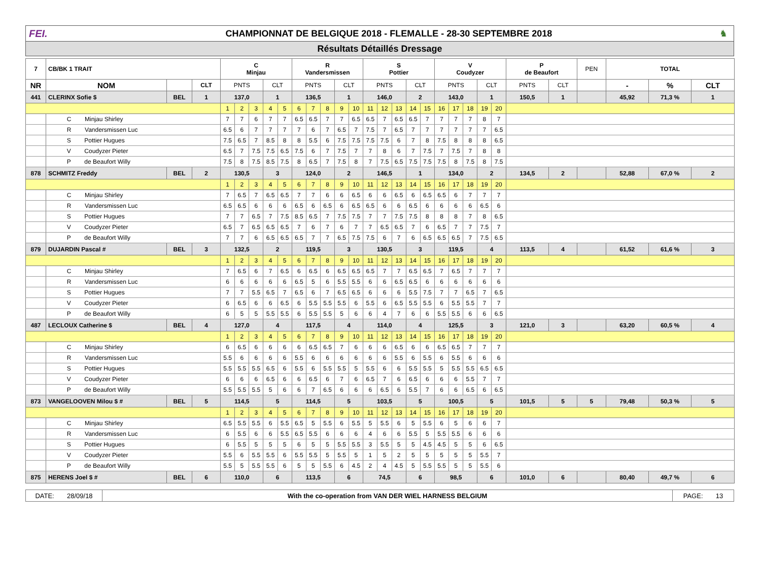FEI.
CHAMPIONNAT DE BELGIQUE 2018 - FLEMALLE - 28-30 SEPTEMBRE 2018
♞
Résultats Détaillés Dressage
| 7 | CB/BK 1 TRAIT | | | C Minjau | | | | | R Vandersmissen | | | | | S Pottier | | | | | V Coudyzer | | | | | P de Beaufort | | PEN | TOTAL | | |
| NR | NOM | | CLT | PNTS | | | CLT | | PNTS | | | CLT | | PNTS | | | CLT | | PNTS | | | CLT | | PNTS | CLT | | - | % | CLT |
| 441 | CLERINX Sofie $ | BEL | 1 | 137,0 | | | 1 | | 136,5 | | | 1 | | 146,0 | | | 2 | | 143,0 | | | 1 | | 150,5 | 1 | | 45,92 | 71,3 % | 1 |
| | | | | 1 | 2 | 3 | 4 | 5 | 6 | 7 | 8 | 9 | 10 | 11 | 12 | 13 | 14 | 15 | 16 | 17 | 18 | 19 | 20 | | | | | | |
| | C Minjau Shirley | | | 7 | 7 | 6 | 7 | 7 | 6.5 | 6.5 | 7 | 7 | 6.5 | 6.5 | 7 | 6.5 | 6.5 | 7 | 7 | 7 | 7 | 8 | 7 | | | | | | |
| | R Vandersmissen Luc | | | 6.5 | 6 | 7 | 7 | 7 | 7 | 6 | 7 | 6.5 | 7 | 7.5 | 7 | 6.5 | 7 | 7 | 7 | 7 | 7 | 7 | 6.5 | | | | | | |
| | S Pottier Hugues | | | 7.5 | 6.5 | 7 | 8.5 | 8 | 8 | 5.5 | 6 | 7.5 | 7.5 | 7.5 | 7.5 | 6 | 7 | 8 | 7.5 | 8 | 8 | 8 | 6.5 | | | | | | |
| | V Coudyzer Pieter | | | 6.5 | 7 | 7.5 | 7.5 | 6.5 | 7.5 | 6 | 7 | 7.5 | 7 | 7 | 8 | 6 | 7 | 7.5 | 7 | 7.5 | 7 | 8 | 8 | | | | | | |
| | P de Beaufort Willy | | | 7.5 | 8 | 7.5 | 8.5 | 7.5 | 8 | 6.5 | 7 | 7.5 | 8 | 7 | 7.5 | 6.5 | 7.5 | 7.5 | 7.5 | 8 | 7.5 | 8 | 7.5 | | | | | | |
| 878 | SCHMITZ Freddy | BEL | 2 | 130,5 | | | 3 | | 124,0 | | | 2 | | 146,5 | | | 1 | | 134,0 | | | 2 | | 134,5 | 2 | | 52,88 | 67,0 % | 2 |
| | | | | 1 | 2 | 3 | 4 | 5 | 6 | 7 | 8 | 9 | 10 | 11 | 12 | 13 | 14 | 15 | 16 | 17 | 18 | 19 | 20 | | | | | | |
| | C Minjau Shirley | | | 7 | 6.5 | 7 | 6.5 | 6.5 | 7 | 7 | 6 | 6 | 6.5 | 6 | 6 | 6.5 | 6 | 6.5 | 6.5 | 6 | 7 | 7 | 7 | | | | | | |
| | R Vandersmissen Luc | | | 6.5 | 6.5 | 6 | 6 | 6 | 6.5 | 6 | 6.5 | 6 | 6.5 | 6.5 | 6 | 6 | 6.5 | 6 | 6 | 6 | 6 | 6.5 | 6 | | | | | | |
| | S Pottier Hugues | | | 7 | 7 | 6.5 | 7 | 7.5 | 8.5 | 6.5 | 7 | 7.5 | 7.5 | 7 | 7 | 7.5 | 7.5 | 8 | 8 | 8 | 7 | 8 | 6.5 | | | | | | |
| | V Coudyzer Pieter | | | 6.5 | 7 | 6.5 | 6.5 | 6.5 | 7 | 6 | 7 | 6 | 7 | 7 | 6.5 | 6.5 | 7 | 6 | 6.5 | 7 | 7 | 7.5 | 7 | | | | | | |
| | P de Beaufort Willy | | | 7 | 7 | 6 | 6.5 | 6.5 | 6.5 | 7 | 7 | 6.5 | 7.5 | 7.5 | 6 | 7 | 6 | 6.5 | 6.5 | 6.5 | 7 | 7.5 | 6.5 | | | | | | |
| 879 | DUJARDIN Pascal # | BEL | 3 | 132,5 | | | 2 | | 119,5 | | | 3 | | 130,5 | | | 3 | | 119,5 | | | 4 | | 113,5 | 4 | | 61,52 | 61,6 % | 3 |
| | | | | 1 | 2 | 3 | 4 | 5 | 6 | 7 | 8 | 9 | 10 | 11 | 12 | 13 | 14 | 15 | 16 | 17 | 18 | 19 | 20 | | | | | | |
| | C Minjau Shirley | | | 7 | 6.5 | 6 | 7 | 6.5 | 6 | 6.5 | 6 | 6.5 | 6.5 | 6.5 | 7 | 7 | 6.5 | 6.5 | 7 | 6.5 | 7 | 7 | 7 | | | | | | |
| | R Vandersmissen Luc | | | 6 | 6 | 6 | 6 | 6 | 6.5 | 5 | 6 | 5.5 | 5.5 | 6 | 6 | 6.5 | 6.5 | 6 | 6 | 6 | 6 | 6 | 6 | | | | | | |
| | S Pottier Hugues | | | 7 | 7 | 5.5 | 6.5 | 7 | 6.5 | 6 | 7 | 6.5 | 6.5 | 6 | 6 | 6 | 5.5 | 7.5 | 7 | 7 | 6.5 | 7 | 6.5 | | | | | | |
| | V Coudyzer Pieter | | | 6 | 6.5 | 6 | 6 | 6.5 | 6 | 5.5 | 5.5 | 5.5 | 6 | 5.5 | 6 | 6.5 | 5.5 | 5.5 | 6 | 5.5 | 5.5 | 7 | 7 | | | | | | |
| | P de Beaufort Willy | | | 6 | 5 | 5 | 5.5 | 5.5 | 6 | 5.5 | 5.5 | 5 | 6 | 6 | 4 | 7 | 6 | 6 | 5.5 | 5.5 | 6 | 6 | 6.5 | | | | | | |
| 487 | LECLOUX Catherine $ | BEL | 4 | 127,0 | | | 4 | | 117,5 | | | 4 | | 114,0 | | | 4 | | 125,5 | | | 3 | | 121,0 | 3 | | 63,20 | 60,5 % | 4 |
| | | | | 1 | 2 | 3 | 4 | 5 | 6 | 7 | 8 | 9 | 10 | 11 | 12 | 13 | 14 | 15 | 16 | 17 | 18 | 19 | 20 | | | | | | |
| | C Minjau Shirley | | | 6 | 6.5 | 6 | 6 | 6 | 6 | 6.5 | 6.5 | 7 | 6 | 6 | 6 | 6.5 | 6 | 6 | 6.5 | 6.5 | 7 | 7 | 7 | | | | | | |
| | R Vandersmissen Luc | | | 5.5 | 6 | 6 | 6 | 6 | 5.5 | 6 | 6 | 6 | 6 | 6 | 6 | 5.5 | 6 | 5.5 | 6 | 5.5 | 6 | 6 | 6 | | | | | | |
| | S Pottier Hugues | | | 5.5 | 5.5 | 5.5 | 6.5 | 6 | 5.5 | 6 | 5.5 | 5.5 | 5 | 5.5 | 6 | 6 | 5.5 | 5.5 | 5 | 5.5 | 5.5 | 6.5 | 6.5 | | | | | | |
| | V Coudyzer Pieter | | | 6 | 6 | 6 | 6.5 | 6 | 6 | 6.5 | 6 | 7 | 6 | 6.5 | 7 | 6 | 6.5 | 6 | 6 | 6 | 5.5 | 7 | 7 | | | | | | |
| | P de Beaufort Willy | | | 5.5 | 5.5 | 5.5 | 5 | 6 | 6 | 7 | 6.5 | 6 | 6 | 6 | 6.5 | 6 | 5.5 | 7 | 6 | 6 | 6.5 | 6 | 6.5 | | | | | | |
| 873 | VANGELOOVEN Milou $ # | BEL | 5 | 114,5 | | | 5 | | 114,5 | | | 5 | | 103,5 | | | 5 | | 100,5 | | | 5 | | 101,5 | 5 | 5 | 79,48 | 50,3 % | 5 |
| | | | | 1 | 2 | 3 | 4 | 5 | 6 | 7 | 8 | 9 | 10 | 11 | 12 | 13 | 14 | 15 | 16 | 17 | 18 | 19 | 20 | | | | | | |
| | C Minjau Shirley | | | 6.5 | 5.5 | 5.5 | 6 | 5.5 | 6.5 | 5 | 5.5 | 6 | 5.5 | 5 | 5.5 | 6 | 5 | 5.5 | 6 | 5 | 6 | 6 | 7 | | | | | | |
| | R Vandersmissen Luc | | | 6 | 5.5 | 6 | 6 | 5.5 | 6.5 | 5.5 | 6 | 6 | 6 | 4 | 6 | 6 | 5.5 | 5 | 5.5 | 5.5 | 6 | 6 | 6 | | | | | | |
| | S Pottier Hugues | | | 6 | 5.5 | 5 | 5 | 5 | 6 | 5 | 5 | 5.5 | 5.5 | 3 | 5.5 | 5 | 5 | 4.5 | 4.5 | 5 | 5 | 6 | 6.5 | | | | | | |
| | V Coudyzer Pieter | | | 5.5 | 6 | 5.5 | 5.5 | 6 | 5.5 | 5.5 | 5 | 5.5 | 5 | 1 | 5 | 2 | 5 | 5 | 5 | 5 | 5 | 5.5 | 7 | | | | | | |
| | P de Beaufort Willy | | | 5.5 | 5 | 5.5 | 5.5 | 6 | 5 | 5 | 5.5 | 6 | 4.5 | 2 | 4 | 4.5 | 5 | 5.5 | 5.5 | 5 | 5 | 5.5 | 6 | | | | | | |
| 875 | HERENS Joel $ # | BEL | 6 | 110,0 | | | 6 | | 113,5 | | | 6 | | 74,5 | | | 6 | | 98,5 | | | 6 | | 101,0 | 6 | | 80,40 | 49,7 % | 6 |
| DATE: 28/09/18 | With the co-operation from VAN DER WIEL HARNESS BELGIUM | PAGE: 13 |